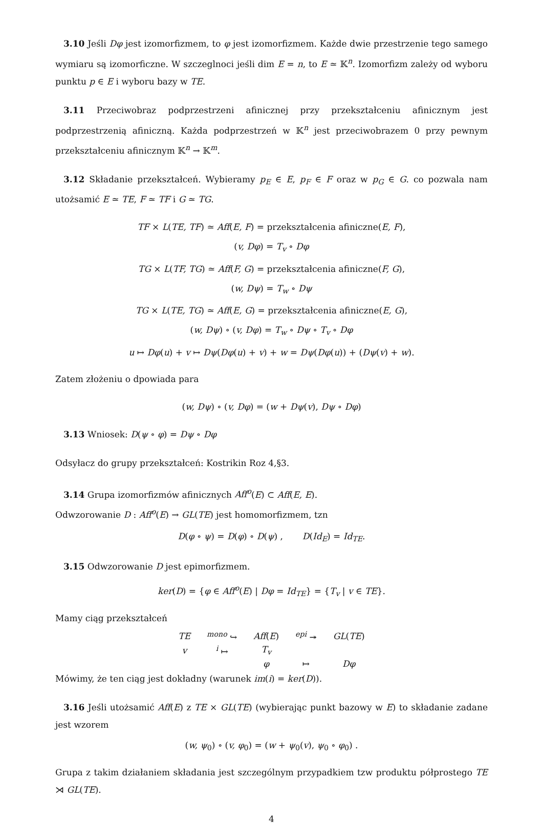3.10 Jeśli Dφ jest izomorfizmem, to φ jest izomorfizmem. Każde dwie przestrzenie tego samego wymiaru są izomorficzne. W szczeglnoci jeśli dim E = n, to E ≃ 𝕂<sup>n</sup>. Izomorfizm zależy od wyboru punktu p ∈ E i wyboru bazy w TE.
3.11 Przeciwobraz podprzestrzeni afinicznej przy przekształceniu afinicznym jest podprzestrzenią afiniczną. Każda podprzestrzeń w 𝕂<sup>n</sup> jest przeciwobrazem 0 przy pewnym przekształceniu afinicznym 𝕂<sup>n</sup> → 𝕂<sup>m</sup>.
3.12 Składanie przekształceń. Wybieramy p<sub>E</sub> ∈ E, p<sub>F</sub> ∈ F oraz w p<sub>G</sub> ∈ G. co pozwala nam utożsamić E ≃ TE, F ≃ TF i G ≃ TG.
TF × L(TE, TF) ≃ Aff(E, F) = przekształcenia afiniczne(E, F),
(v, Dφ) = T<sub>v</sub> ∘ Dφ
TG × L(TF, TG) ≃ Aff(F, G) = przekształcenia afiniczne(F, G),
(w, Dψ) = T<sub>w</sub> ∘ Dψ
TG × L(TE, TG) ≃ Aff(E, G) = przekształcenia afiniczne(E, G),
(w, Dψ) ∘ (v, Dφ) = T<sub>w</sub> ∘ Dψ ∘ T<sub>v</sub> ∘ Dφ
u ↦ Dφ(u) + v ↦ Dψ(Dφ(u) + v) + w = Dψ(Dφ(u)) + (Dψ(v) + w).
Zatem złożeniu o dpowiada para
(w, Dψ) ∘ (v, Dφ) = (w + Dψ(v), Dψ ∘ Dφ)
3.13 Wniosek: D(ψ ∘ φ) = Dψ ∘ Dφ
Odsyłacz do grupy przekształceń: Kostrikin Roz 4,§3.
3.14 Grupa izomorfizmów afinicznych Aff<sup>o</sup>(E) ⊂ Aff(E, E).
Odwzorowanie D : Aff<sup>o</sup>(E) → GL(TE) jest homomorfizmem, tzn
D(φ ∘ ψ) = D(φ) ∘ D(ψ) , D(Id<sub>E</sub>) = Id<sub>TE</sub>.
3.15 Odwzorowanie D jest epimorfizmem.
ker(D) = {φ ∈ Aff<sup>o</sup>(E) | Dφ = Id<sub>TE</sub>} = {T<sub>v</sub> | v ∈ TE}.
Mamy ciąg przekształceń
| TE | <sup>mono</sup> ↪ | Aff ( E ) | <sup>epi</sup> ↠ | GL ( TE ) |
| v | <sup>i</sup> ↦ | T<sub>v</sub> | | |
| | | φ | ↦ | Dφ |
Mówimy, że ten ciąg jest dokładny (warunek im(i) = ker(D)).
3.16 Jeśli utożsamić Aff(E) z TE × GL(TE) (wybierając punkt bazowy w E) to składanie zadane jest wzorem
(w, ψ<sub>0</sub>) ∘ (v, φ<sub>0</sub>) = (w + ψ<sub>0</sub>(v), ψ<sub>0</sub> ∘ φ<sub>0</sub>) .
Grupa z takim działaniem składania jest szczególnym przypadkiem tzw produktu półprostego TE ⋊ GL(TE).
4